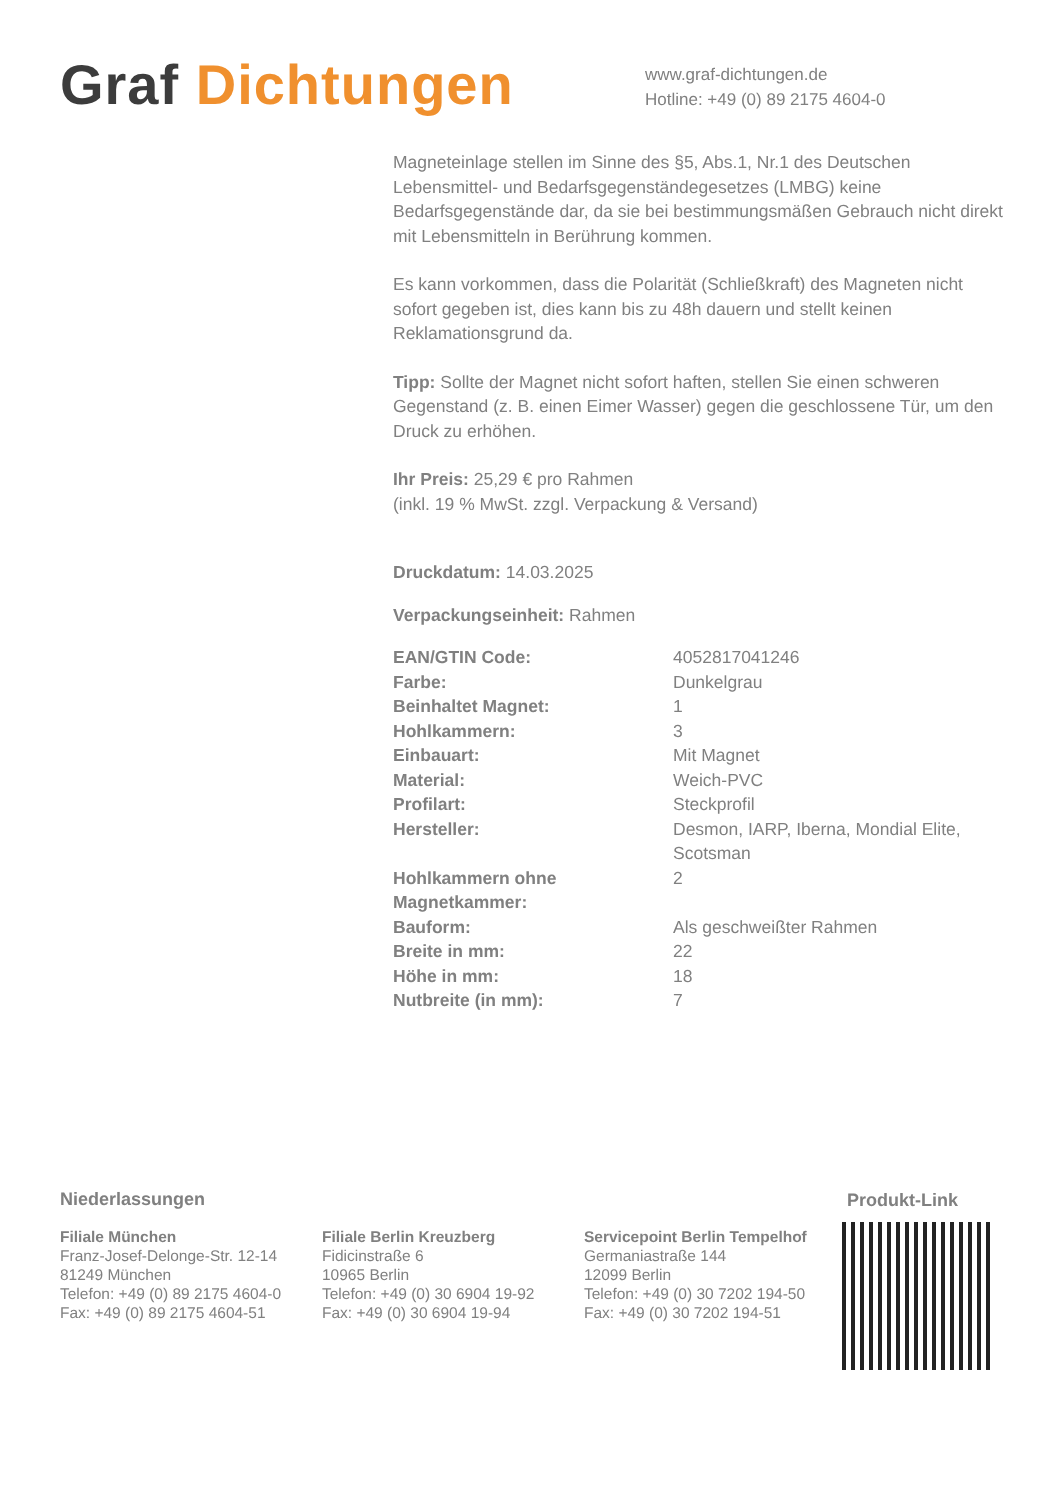Graf Dichtungen
www.graf-dichtungen.de
Hotline: +49 (0) 89 2175 4604-0
Magneteinlage stellen im Sinne des §5, Abs.1, Nr.1 des Deutschen Lebensmittel- und Bedarfsgegenständegesetzes (LMBG) keine Bedarfsgegenstände dar, da sie bei bestimmungsmäßen Gebrauch nicht direkt mit Lebensmitteln in Berührung kommen.
Es kann vorkommen, dass die Polarität (Schließkraft) des Magneten nicht sofort gegeben ist, dies kann bis zu 48h dauern und stellt keinen Reklamationsgrund da.
Tipp: Sollte der Magnet nicht sofort haften, stellen Sie einen schweren Gegenstand (z. B. einen Eimer Wasser) gegen die geschlossene Tür, um den Druck zu erhöhen.
Ihr Preis: 25,29 € pro Rahmen
(inkl. 19 % MwSt. zzgl. Verpackung & Versand)
Druckdatum: 14.03.2025
Verpackungseinheit: Rahmen
| EAN/GTIN Code: | 4052817041246 |
| Farbe: | Dunkelgrau |
| Beinhaltet Magnet: | 1 |
| Hohlkammern: | 3 |
| Einbauart: | Mit Magnet |
| Material: | Weich-PVC |
| Profilart: | Steckprofil |
| Hersteller: | Desmon, IARP, Iberna, Mondial Elite, Scotsman |
| Hohlkammern ohne Magnetkammer: | 2 |
| Bauform: | Als geschweißter Rahmen |
| Breite in mm: | 22 |
| Höhe in mm: | 18 |
| Nutbreite (in mm): | 7 |
Niederlassungen
Filiale München
Franz-Josef-Delonge-Str. 12-14
81249 München
Telefon: +49 (0) 89 2175 4604-0
Fax: +49 (0) 89 2175 4604-51
Filiale Berlin Kreuzberg
Fidicinstraße 6
10965 Berlin
Telefon: +49 (0) 30 6904 19-92
Fax: +49 (0) 30 6904 19-94
Servicepoint Berlin Tempelhof
Germaniastraße 144
12099 Berlin
Telefon: +49 (0) 30 7202 194-50
Fax: +49 (0) 30 7202 194-51
Produkt-Link